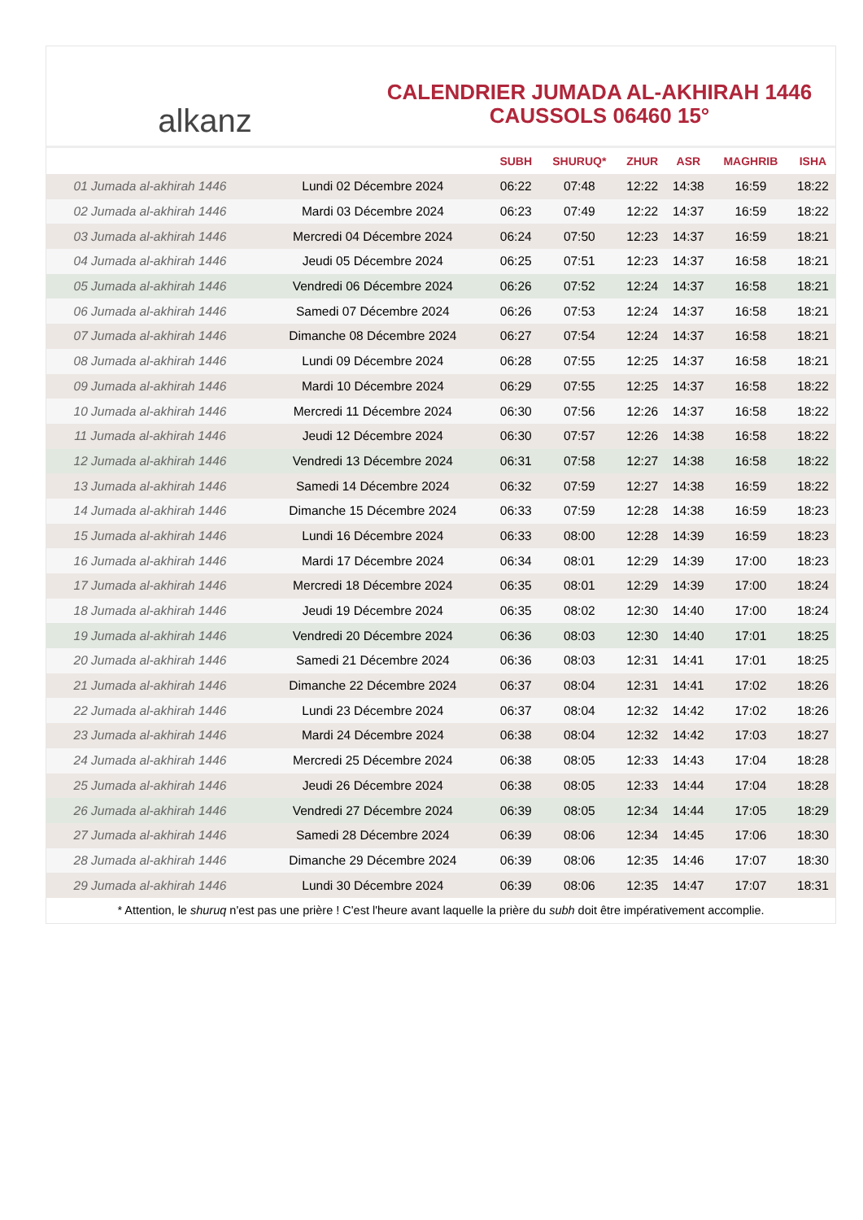alkanz
CALENDRIER JUMADA AL-AKHIRAH 1446
CAUSSOLS 06460 15°
| | | SUBH | SHURUQ* | ZHUR | ASR | MAGHRIB | ISHA |
| --- | --- | --- | --- | --- | --- | --- | --- |
| 01 Jumada al-akhirah 1446 | Lundi 02 Décembre 2024 | 06:22 | 07:48 | 12:22 | 14:38 | 16:59 | 18:22 |
| 02 Jumada al-akhirah 1446 | Mardi 03 Décembre 2024 | 06:23 | 07:49 | 12:22 | 14:37 | 16:59 | 18:22 |
| 03 Jumada al-akhirah 1446 | Mercredi 04 Décembre 2024 | 06:24 | 07:50 | 12:23 | 14:37 | 16:59 | 18:21 |
| 04 Jumada al-akhirah 1446 | Jeudi 05 Décembre 2024 | 06:25 | 07:51 | 12:23 | 14:37 | 16:58 | 18:21 |
| 05 Jumada al-akhirah 1446 | Vendredi 06 Décembre 2024 | 06:26 | 07:52 | 12:24 | 14:37 | 16:58 | 18:21 |
| 06 Jumada al-akhirah 1446 | Samedi 07 Décembre 2024 | 06:26 | 07:53 | 12:24 | 14:37 | 16:58 | 18:21 |
| 07 Jumada al-akhirah 1446 | Dimanche 08 Décembre 2024 | 06:27 | 07:54 | 12:24 | 14:37 | 16:58 | 18:21 |
| 08 Jumada al-akhirah 1446 | Lundi 09 Décembre 2024 | 06:28 | 07:55 | 12:25 | 14:37 | 16:58 | 18:21 |
| 09 Jumada al-akhirah 1446 | Mardi 10 Décembre 2024 | 06:29 | 07:55 | 12:25 | 14:37 | 16:58 | 18:22 |
| 10 Jumada al-akhirah 1446 | Mercredi 11 Décembre 2024 | 06:30 | 07:56 | 12:26 | 14:37 | 16:58 | 18:22 |
| 11 Jumada al-akhirah 1446 | Jeudi 12 Décembre 2024 | 06:30 | 07:57 | 12:26 | 14:38 | 16:58 | 18:22 |
| 12 Jumada al-akhirah 1446 | Vendredi 13 Décembre 2024 | 06:31 | 07:58 | 12:27 | 14:38 | 16:58 | 18:22 |
| 13 Jumada al-akhirah 1446 | Samedi 14 Décembre 2024 | 06:32 | 07:59 | 12:27 | 14:38 | 16:59 | 18:22 |
| 14 Jumada al-akhirah 1446 | Dimanche 15 Décembre 2024 | 06:33 | 07:59 | 12:28 | 14:38 | 16:59 | 18:23 |
| 15 Jumada al-akhirah 1446 | Lundi 16 Décembre 2024 | 06:33 | 08:00 | 12:28 | 14:39 | 16:59 | 18:23 |
| 16 Jumada al-akhirah 1446 | Mardi 17 Décembre 2024 | 06:34 | 08:01 | 12:29 | 14:39 | 17:00 | 18:23 |
| 17 Jumada al-akhirah 1446 | Mercredi 18 Décembre 2024 | 06:35 | 08:01 | 12:29 | 14:39 | 17:00 | 18:24 |
| 18 Jumada al-akhirah 1446 | Jeudi 19 Décembre 2024 | 06:35 | 08:02 | 12:30 | 14:40 | 17:00 | 18:24 |
| 19 Jumada al-akhirah 1446 | Vendredi 20 Décembre 2024 | 06:36 | 08:03 | 12:30 | 14:40 | 17:01 | 18:25 |
| 20 Jumada al-akhirah 1446 | Samedi 21 Décembre 2024 | 06:36 | 08:03 | 12:31 | 14:41 | 17:01 | 18:25 |
| 21 Jumada al-akhirah 1446 | Dimanche 22 Décembre 2024 | 06:37 | 08:04 | 12:31 | 14:41 | 17:02 | 18:26 |
| 22 Jumada al-akhirah 1446 | Lundi 23 Décembre 2024 | 06:37 | 08:04 | 12:32 | 14:42 | 17:02 | 18:26 |
| 23 Jumada al-akhirah 1446 | Mardi 24 Décembre 2024 | 06:38 | 08:04 | 12:32 | 14:42 | 17:03 | 18:27 |
| 24 Jumada al-akhirah 1446 | Mercredi 25 Décembre 2024 | 06:38 | 08:05 | 12:33 | 14:43 | 17:04 | 18:28 |
| 25 Jumada al-akhirah 1446 | Jeudi 26 Décembre 2024 | 06:38 | 08:05 | 12:33 | 14:44 | 17:04 | 18:28 |
| 26 Jumada al-akhirah 1446 | Vendredi 27 Décembre 2024 | 06:39 | 08:05 | 12:34 | 14:44 | 17:05 | 18:29 |
| 27 Jumada al-akhirah 1446 | Samedi 28 Décembre 2024 | 06:39 | 08:06 | 12:34 | 14:45 | 17:06 | 18:30 |
| 28 Jumada al-akhirah 1446 | Dimanche 29 Décembre 2024 | 06:39 | 08:06 | 12:35 | 14:46 | 17:07 | 18:30 |
| 29 Jumada al-akhirah 1446 | Lundi 30 Décembre 2024 | 06:39 | 08:06 | 12:35 | 14:47 | 17:07 | 18:31 |
* Attention, le shuruq n'est pas une prière ! C'est l'heure avant laquelle la prière du subh doit être impérativement accomplie.